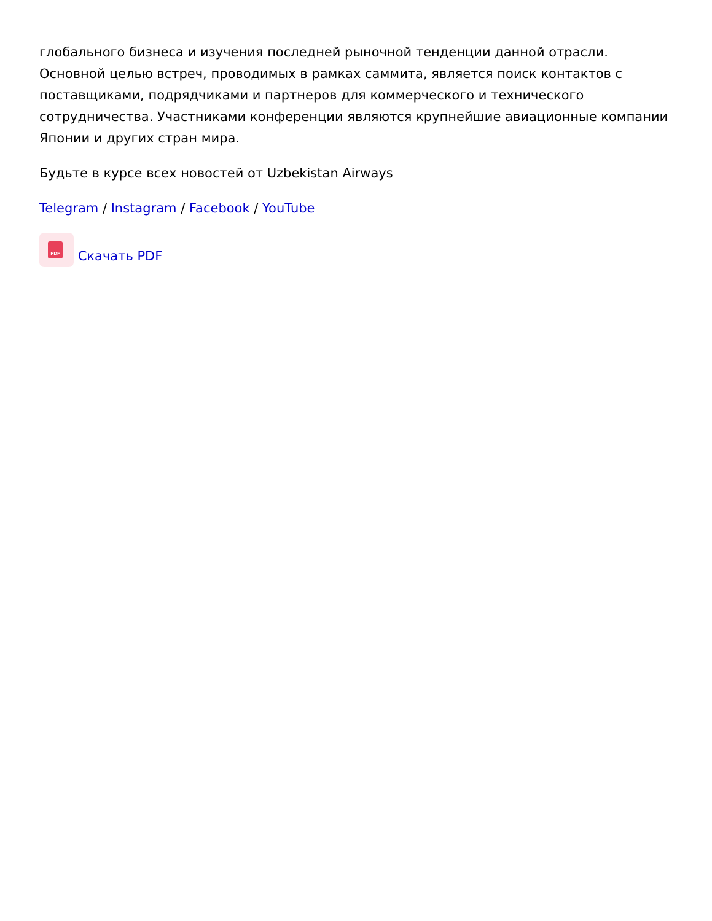глобального бизнеса и изучения последней рыночной тенденции данной отрасли. Основной целью встреч, проводимых в рамках саммита, является поиск контактов с поставщиками, подрядчиками и партнеров для коммерческого и технического сотрудничества. Участниками конференции являются крупнейшие авиационные компании Японии и других стран мира.
Будьте в курсе всех новостей от Uzbekistan Airways
Telegram / Instagram / Facebook / YouTube
PDF Скачать PDF